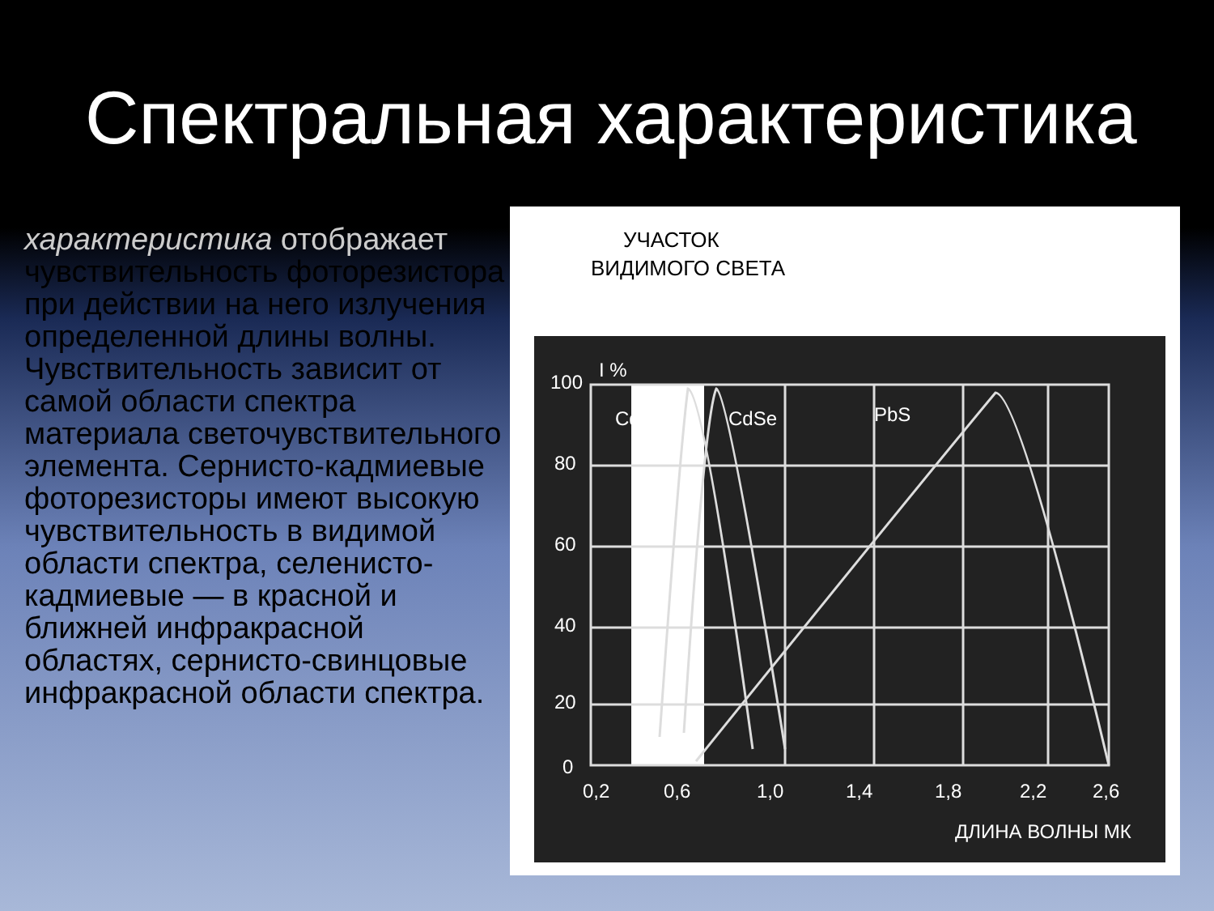Спектральная характеристика
характеристика отображает чувствительность фоторезистора при действии на него излучения определенной длины волны. Чувствительность зависит от самой области спектра материала светочувствительного элемента. Сернисто-кадмиевые фоторезисторы имеют высокую чувствительность в видимой области спектра, селенисто-кадмиевые — в красной и ближней инфракрасной областях, сернисто-свинцовые инфракрасной области спектра.
УЧАСТОК
ВИДИМОГО СВЕТА
I %
100
80
60
40
20
0
CdS
CdSe
PbS
0,2
0,6
1,0
1,4
1,8
2,2
2,6
ДЛИНА ВОЛНЫ МК